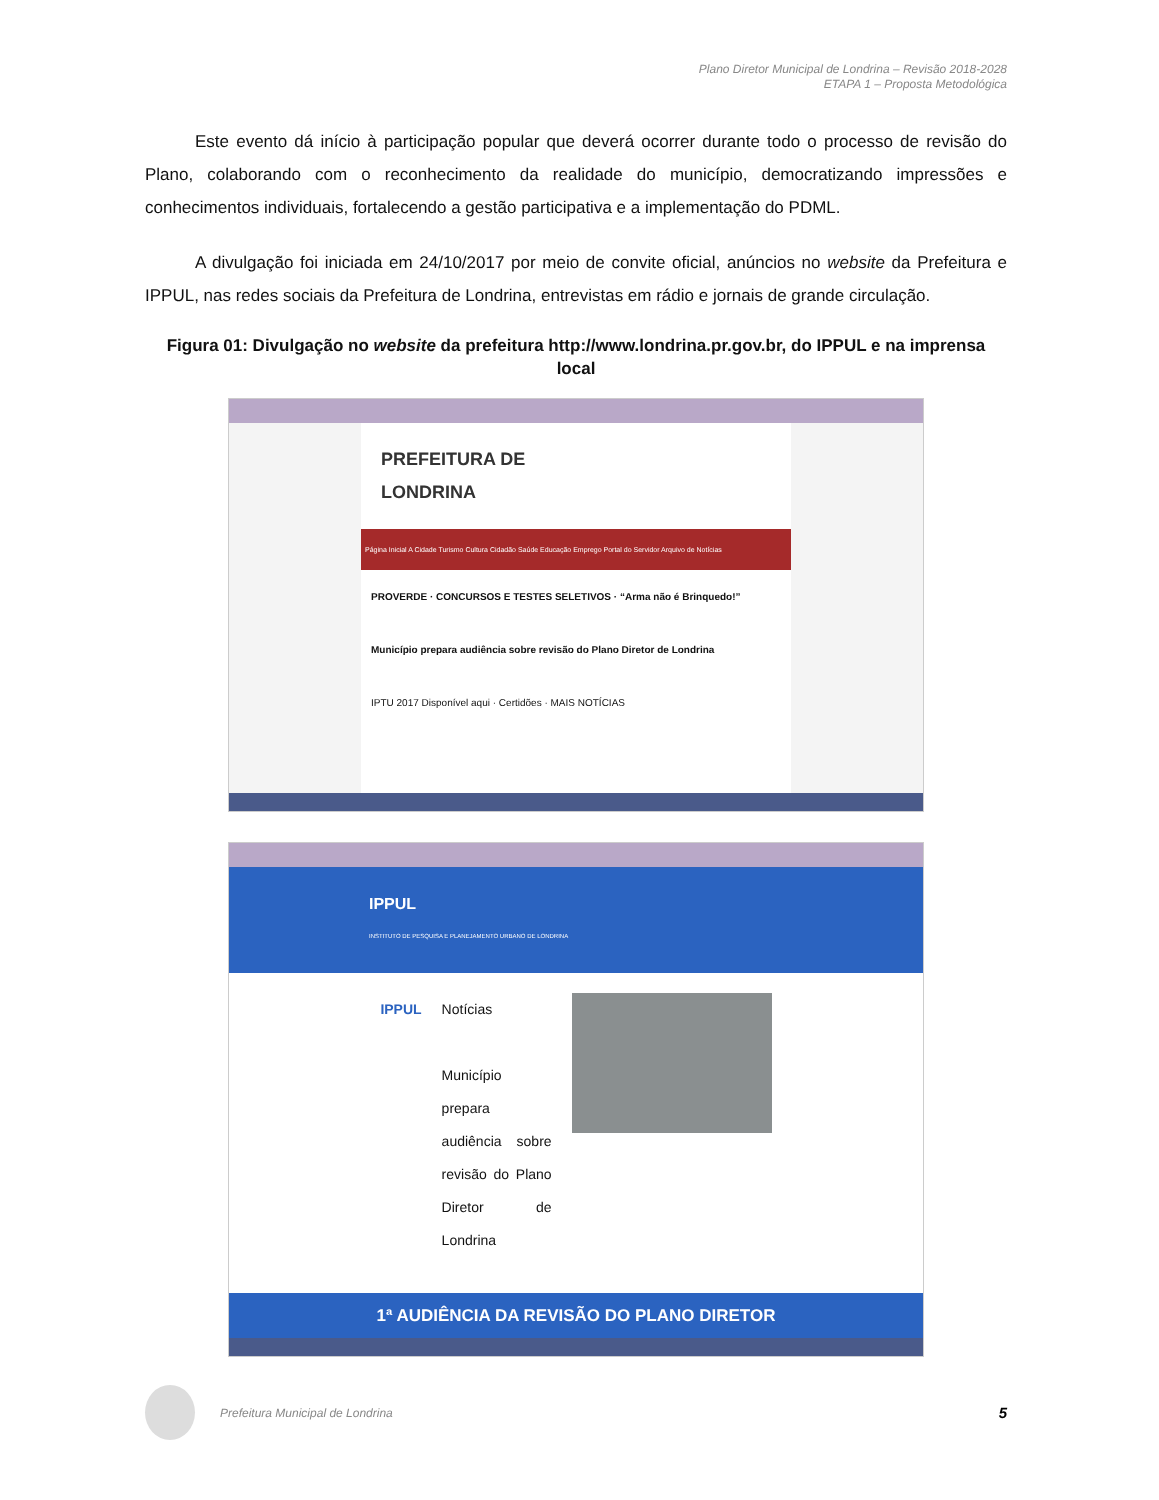Plano Diretor Municipal de Londrina – Revisão 2018-2028
ETAPA 1 – Proposta Metodológica
Este evento dá início à participação popular que deverá ocorrer durante todo o processo de revisão do Plano, colaborando com o reconhecimento da realidade do município, democratizando impressões e conhecimentos individuais, fortalecendo a gestão participativa e a implementação do PDML.
A divulgação foi iniciada em 24/10/2017 por meio de convite oficial, anúncios no website da Prefeitura e IPPUL, nas redes sociais da Prefeitura de Londrina, entrevistas em rádio e jornais de grande circulação.
Figura 01: Divulgação no website da prefeitura http://www.londrina.pr.gov.br, do IPPUL e na imprensa local
PREFEITURA DE
LONDRINA
Página Inicial A Cidade Turismo Cultura Cidadão Saúde Educação Emprego Portal do Servidor Arquivo de Notícias
PROVERDE · CONCURSOS E TESTES SELETIVOS · “Arma não é Brinquedo!”
Município prepara audiência sobre revisão do Plano Diretor de Londrina
IPTU 2017 Disponível aqui · Certidões · MAIS NOTÍCIAS
IPPUL
INSTITUTO DE PESQUISA E PLANEJAMENTO URBANO DE LONDRINA
IPPUL Notícias
Município prepara audiência sobre revisão do Plano Diretor de Londrina
1ª AUDIÊNCIA DA REVISÃO DO PLANO DIRETOR
Prefeitura Municipal de Londrina 5